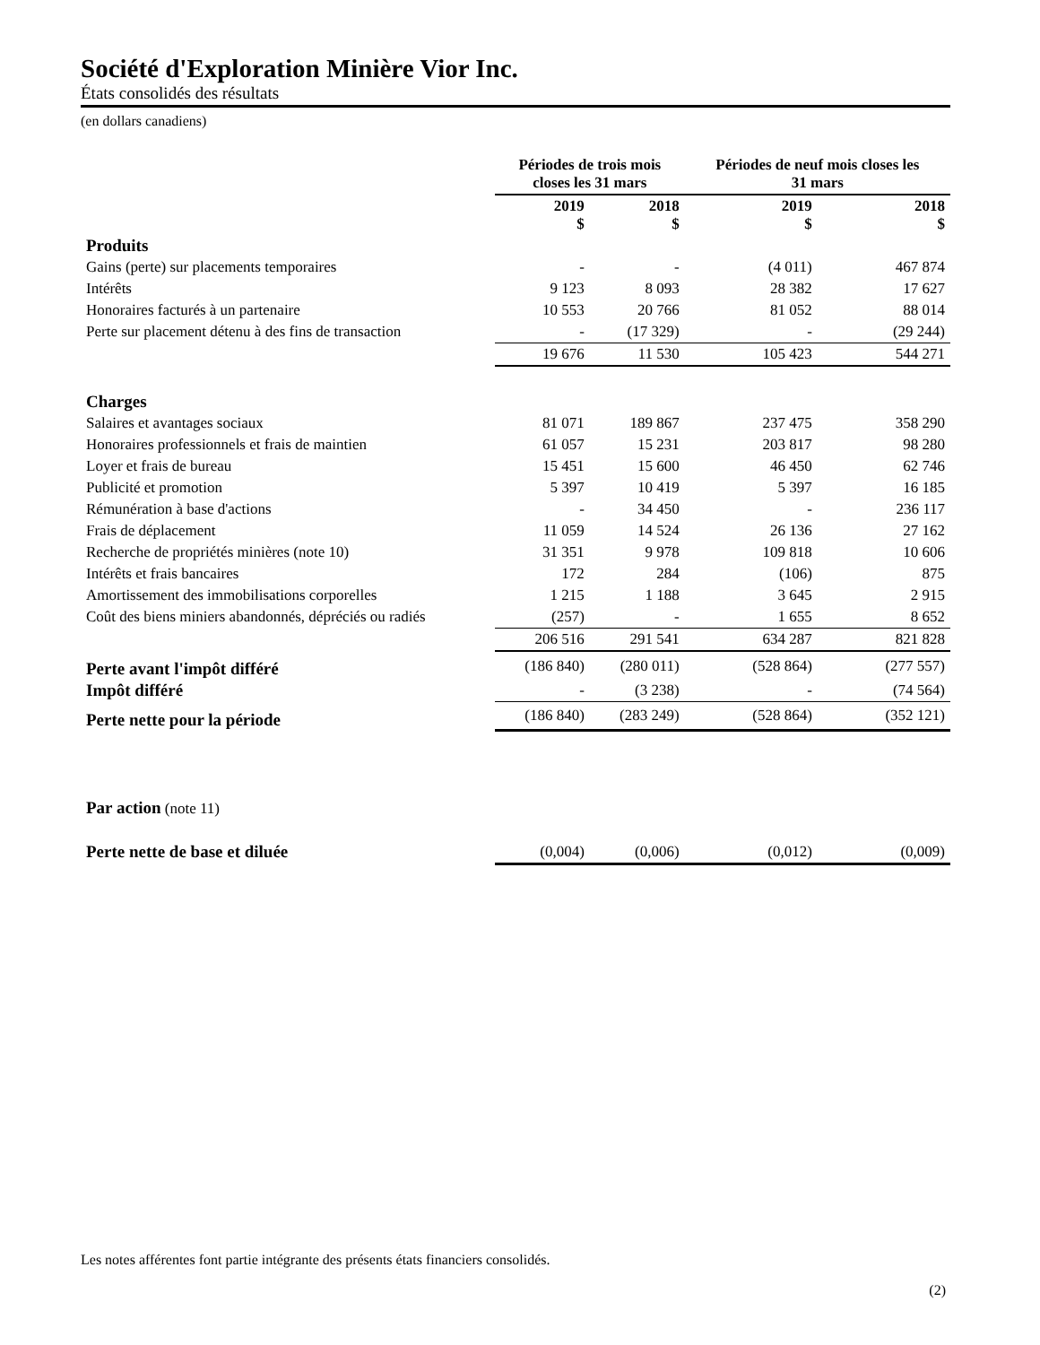Société d'Exploration Minière Vior Inc.
États consolidés des résultats
(en dollars canadiens)
| | Périodes de trois mois closes les 31 mars | | Périodes de neuf mois closes les 31 mars | |
| --- | --- | --- | --- | --- |
| | 2019 $ | 2018 $ | 2019 $ | 2018 $ |
| Produits | | | | |
| Gains (perte) sur placements temporaires | - | - | (4 011) | 467 874 |
| Intérêts | 9 123 | 8 093 | 28 382 | 17 627 |
| Honoraires facturés à un partenaire | 10 553 | 20 766 | 81 052 | 88 014 |
| Perte sur placement détenu à des fins de transaction | - | (17 329) | - | (29 244) |
| | 19 676 | 11 530 | 105 423 | 544 271 |
| Charges | | | | |
| Salaires et avantages sociaux | 81 071 | 189 867 | 237 475 | 358 290 |
| Honoraires professionnels et frais de maintien | 61 057 | 15 231 | 203 817 | 98 280 |
| Loyer et frais de bureau | 15 451 | 15 600 | 46 450 | 62 746 |
| Publicité et promotion | 5 397 | 10 419 | 5 397 | 16 185 |
| Rémunération à base d'actions | - | 34 450 | - | 236 117 |
| Frais de déplacement | 11 059 | 14 524 | 26 136 | 27 162 |
| Recherche de propriétés minières (note 10) | 31 351 | 9 978 | 109 818 | 10 606 |
| Intérêts et frais bancaires | 172 | 284 | (106) | 875 |
| Amortissement des immobilisations corporelles | 1 215 | 1 188 | 3 645 | 2 915 |
| Coût des biens miniers abandonnés, dépréciés ou radiés | (257) | - | 1 655 | 8 652 |
| | 206 516 | 291 541 | 634 287 | 821 828 |
| Perte avant l'impôt différé | (186 840) | (280 011) | (528 864) | (277 557) |
| Impôt différé | - | (3 238) | - | (74 564) |
| Perte nette pour la période | (186 840) | (283 249) | (528 864) | (352 121) |
| Par action (note 11) | | | | |
| Perte nette de base et diluée | (0,004) | (0,006) | (0,012) | (0,009) |
Les notes afférentes font partie intégrante des présents états financiers consolidés.
(2)